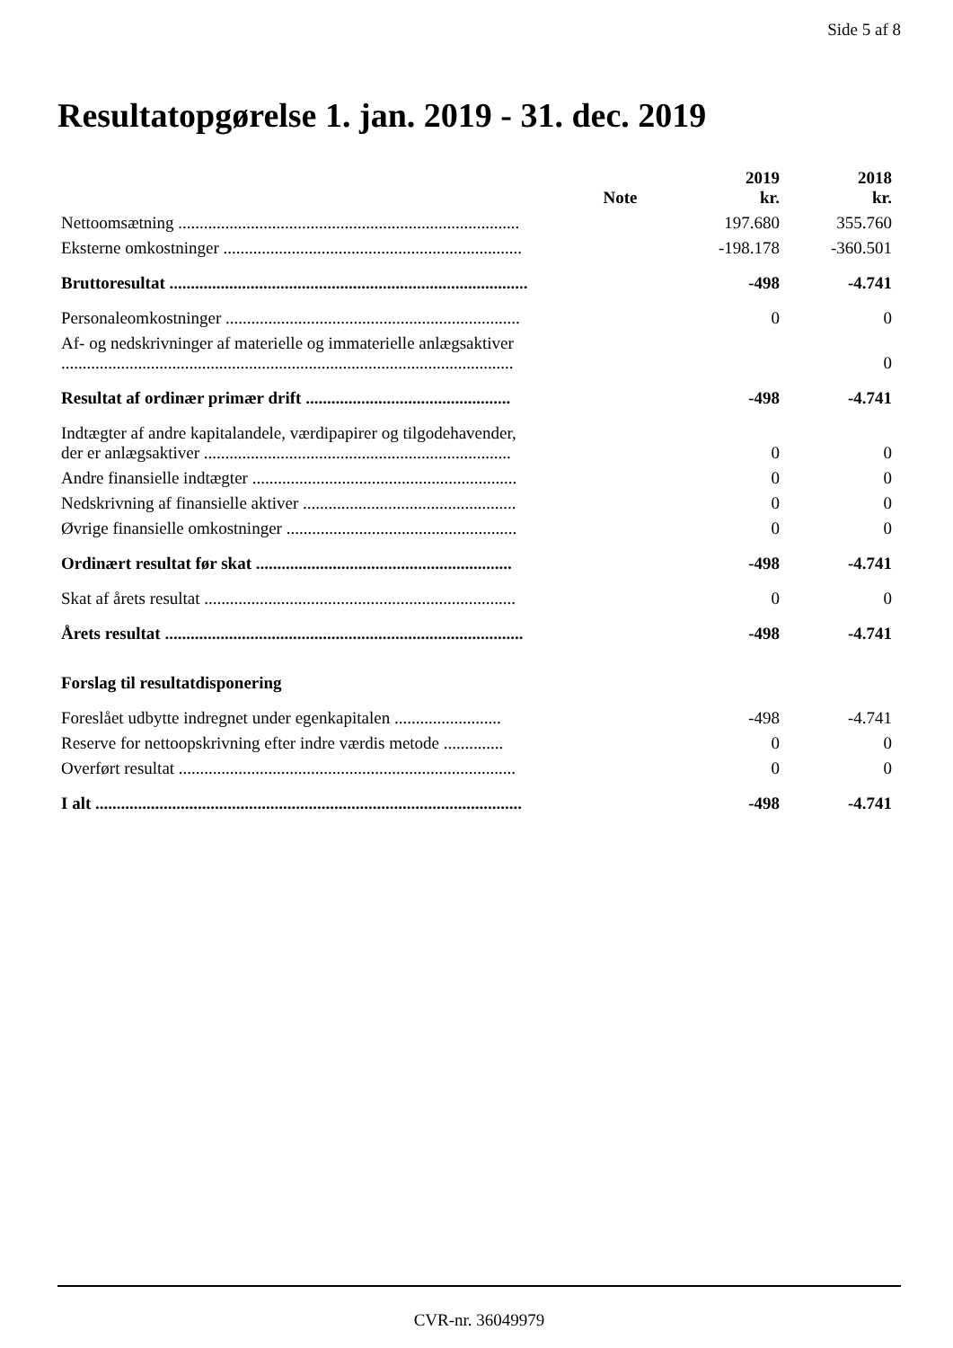Side 5 af 8
Resultatopgørelse 1. jan. 2019 - 31. dec. 2019
| | Note | 2019 kr. | 2018 kr. |
| --- | --- | --- | --- |
| Nettoomsætning ................................................................................ | | 197.680 | 355.760 |
| Eksterne omkostninger ...................................................................... | | -198.178 | -360.501 |
| Bruttoresultat .................................................................................... | | -498 | -4.741 |
| Personaleomkostninger ..................................................................... | | 0 | 0 |
| Af- og nedskrivninger af materielle og immaterielle anlægsaktiver .......................................................................................................... | | | 0 |
| Resultat af ordinær primær drift ................................................ | | -498 | -4.741 |
| Indtægter af andre kapitalandele, værdipapirer og tilgodehavender, der er anlægsaktiver ........................................................................ | | 0 | 0 |
| Andre finansielle indtægter .............................................................. | | 0 | 0 |
| Nedskrivning af finansielle aktiver .................................................. | | 0 | 0 |
| Øvrige finansielle omkostninger ...................................................... | | 0 | 0 |
| Ordinært resultat før skat ............................................................ | | -498 | -4.741 |
| Skat af årets resultat ......................................................................... | | 0 | 0 |
| Årets resultat .................................................................................... | | -498 | -4.741 |
| Forslag til resultatdisponering | | | |
| Foreslået udbytte indregnet under egenkapitalen ......................... | | -498 | -4.741 |
| Reserve for nettoopskrivning efter indre værdis metode .............. | | 0 | 0 |
| Overført resultat ............................................................................... | | 0 | 0 |
| I alt .................................................................................................... | | -498 | -4.741 |
CVR-nr. 36049979